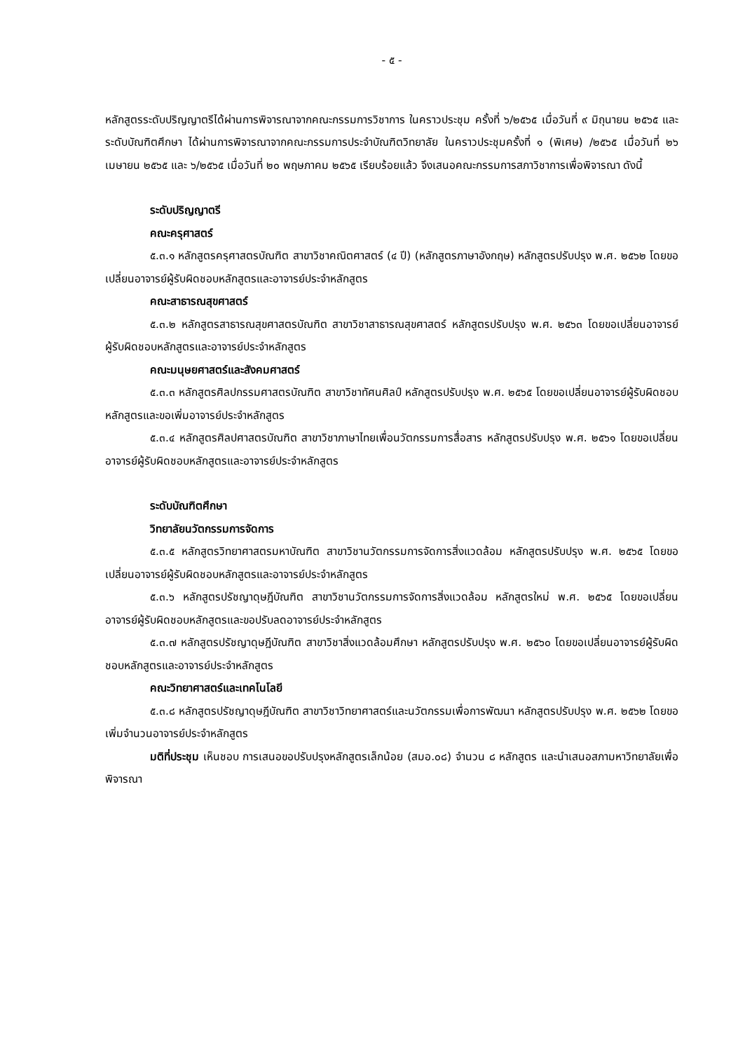- ๕ -
หลักสูตรระดับปริญญาตรีได้ผ่านการพิจารณาจากคณะกรรมการวิชาการ ในคราวประชุม ครั้งที่ ๖/๒๕๖๕ เมื่อวันที่ ๙ มิถุนายน ๒๕๖๕ และระดับบัณฑิตศึกษา ได้ผ่านการพิจารณาจากคณะกรรมการประจำบัณฑิตวิทยาลัย ในคราวประชุมครั้งที่ ๑ (พิเศษ) /๒๕๖๕ เมื่อวันที่ ๒๖ เมษายน ๒๕๖๕ และ ๖/๒๕๖๕ เมื่อวันที่ ๒๐ พฤษภาคม ๒๕๖๕ เรียบร้อยแล้ว จึงเสนอคณะกรรมการสภาวิชาการเพื่อพิจารณา ดังนี้
ระดับปริญญาตรี
คณะครุศาสตร์
๕.๓.๑ หลักสูตรครุศาสตรบัณฑิต สาขาวิชาคณิตศาสตร์ (๔ ปี) (หลักสูตรภาษาอังกฤษ) หลักสูตรปรับปรุง พ.ศ. ๒๕๖๒ โดยขอเปลี่ยนอาจารย์ผู้รับผิดชอบหลักสูตรและอาจารย์ประจำหลักสูตร
คณะสาธารณสุขศาสตร์
๕.๓.๒ หลักสูตรสาธารณสุขศาสตรบัณฑิต สาขาวิชาสาธารณสุขศาสตร์ หลักสูตรปรับปรุง พ.ศ. ๒๕๖๓ โดยขอเปลี่ยนอาจารย์ผู้รับผิดชอบหลักสูตรและอาจารย์ประจำหลักสูตร
คณะมนุษยศาสตร์และสังคมศาสตร์
๕.๓.๓ หลักสูตรศิลปกรรมศาสตรบัณฑิต สาขาวิชาทัศนศิลป์ หลักสูตรปรับปรุง พ.ศ. ๒๕๖๕ โดยขอเปลี่ยนอาจารย์ผู้รับผิดชอบหลักสูตรและขอเพิ่มอาจารย์ประจำหลักสูตร
๕.๓.๔ หลักสูตรศิลปศาสตรบัณฑิต สาขาวิชาภาษาไทยเพื่อนวัตกรรมการสื่อสาร หลักสูตรปรับปรุง พ.ศ. ๒๕๖๑ โดยขอเปลี่ยนอาจารย์ผู้รับผิดชอบหลักสูตรและอาจารย์ประจำหลักสูตร
ระดับบัณฑิตศึกษา
วิทยาลัยนวัตกรรมการจัดการ
๕.๓.๕ หลักสูตรวิทยาศาสตรมหาบัณฑิต สาขาวิชานวัตกรรมการจัดการสิ่งแวดล้อม หลักสูตรปรับปรุง พ.ศ. ๒๕๖๕ โดยขอเปลี่ยนอาจารย์ผู้รับผิดชอบหลักสูตรและอาจารย์ประจำหลักสูตร
๕.๓.๖ หลักสูตรปรัชญาดุษฎีบัณฑิต สาขาวิชานวัตกรรมการจัดการสิ่งแวดล้อม หลักสูตรใหม่ พ.ศ. ๒๕๖๕ โดยขอเปลี่ยนอาจารย์ผู้รับผิดชอบหลักสูตรและขอปรับลดอาจารย์ประจำหลักสูตร
๕.๓.๗ หลักสูตรปรัชญาดุษฎีบัณฑิต สาขาวิชาสิ่งแวดล้อมศึกษา หลักสูตรปรับปรุง พ.ศ. ๒๕๖๐ โดยขอเปลี่ยนอาจารย์ผู้รับผิดชอบหลักสูตรและอาจารย์ประจำหลักสูตร
คณะวิทยาศาสตร์และเทคโนโลยี
๕.๓.๘ หลักสูตรปรัชญาดุษฎีบัณฑิต สาขาวิชาวิทยาศาสตร์และนวัตกรรมเพื่อการพัฒนา หลักสูตรปรับปรุง พ.ศ. ๒๕๖๒ โดยขอเพิ่มจำนวนอาจารย์ประจำหลักสูตร
มติที่ประชุม เห็นชอบ การเสนอขอปรับปรุงหลักสูตรเล็กน้อย (สมอ.๐๘) จำนวน ๘ หลักสูตร และนำเสนอสภามหาวิทยาลัยเพื่อพิจารณา